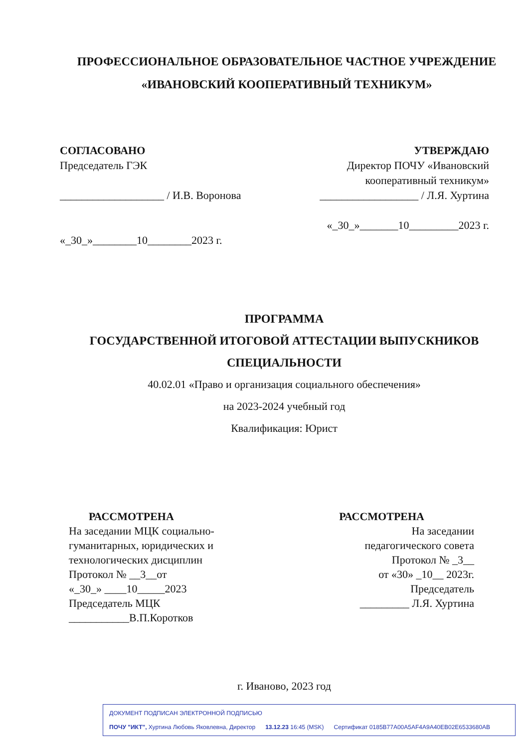ПРОФЕССИОНАЛЬНОЕ ОБРАЗОВАТЕЛЬНОЕ ЧАСТНОЕ УЧРЕЖДЕНИЕ
«ИВАНОВСКИЙ КООПЕРАТИВНЫЙ ТЕХНИКУМ»
СОГЛАСОВАНО
Председатель ГЭК
___________________ / И.В. Воронова
«_30_»________10________2023 г.
УТВЕРЖДАЮ
Директор ПОЧУ «Ивановский
кооперативный техникум»
__________________ / Л.Я. Хуртина
«_30_»_______10_________2023 г.
ПРОГРАММА
ГОСУДАРСТВЕННОЙ ИТОГОВОЙ АТТЕСТАЦИИ ВЫПУСКНИКОВ
СПЕЦИАЛЬНОСТИ
40.02.01 «Право и организация социального обеспечения»
на 2023-2024 учебный год
Квалификация: Юрист
РАССМОТРЕНА
На заседании МЦК социально-
гуманитарных, юридических и
технологических дисциплин
Протокол № __3__от
«_30_» ____10_____2023
Председатель МЦК
___________В.П.Коротков
РАССМОТРЕНА
На заседании
педагогического совета
Протокол № _3__
от «30» _10__ 2023г.
Председатель
_________ Л.Я. Хуртина
г. Иваново, 2023 год
ДОКУМЕНТ ПОДПИСАН ЭЛЕКТРОННОЙ ПОДПИСЬЮ
ПОЧУ "ИКТ", Хуртина Любовь Яковлевна, Директор 13.12.23 16:45 (MSK) Сертификат 0185B77A00A5AF4A9A40EB02E6533680AB